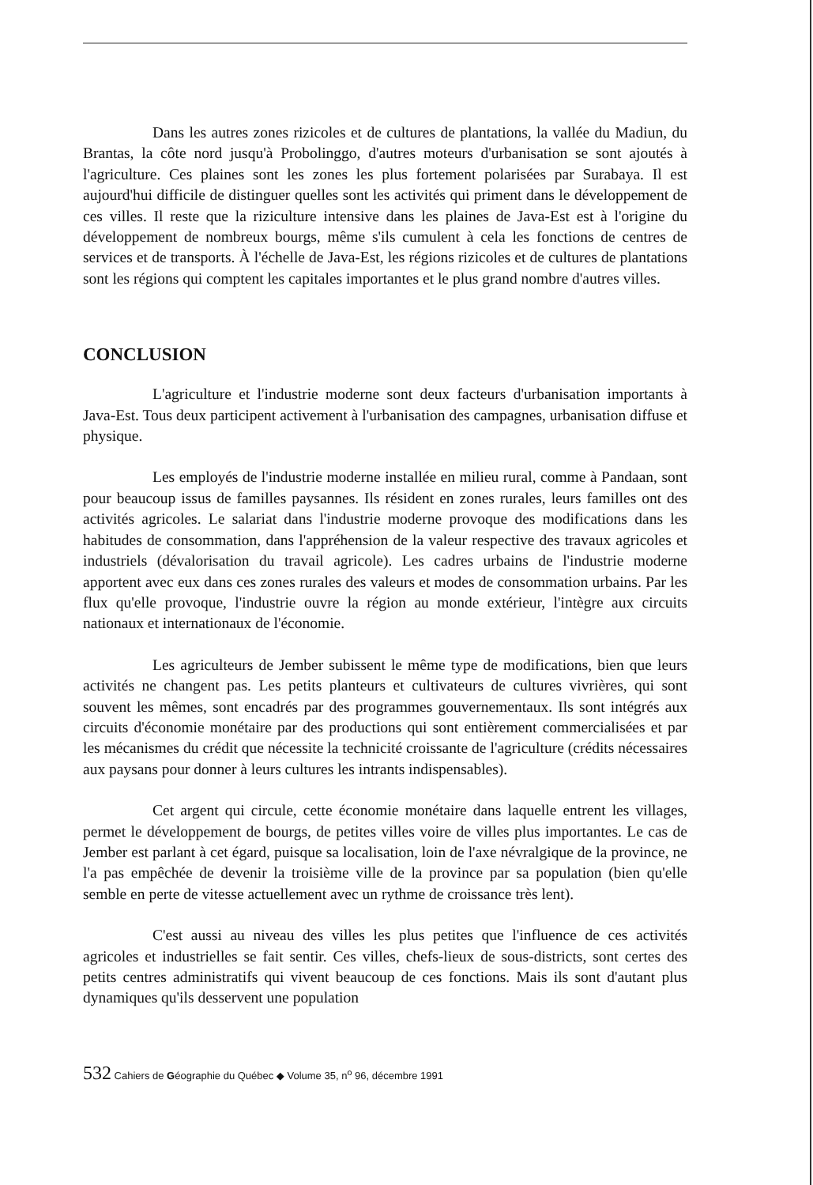Dans les autres zones rizicoles et de cultures de plantations, la vallée du Madiun, du Brantas, la côte nord jusqu'à Probolinggo, d'autres moteurs d'urbanisation se sont ajoutés à l'agriculture. Ces plaines sont les zones les plus fortement polarisées par Surabaya. Il est aujourd'hui difficile de distinguer quelles sont les activités qui priment dans le développement de ces villes. Il reste que la riziculture intensive dans les plaines de Java-Est est à l'origine du développement de nombreux bourgs, même s'ils cumulent à cela les fonctions de centres de services et de transports. À l'échelle de Java-Est, les régions rizicoles et de cultures de plantations sont les régions qui comptent les capitales importantes et le plus grand nombre d'autres villes.
CONCLUSION
L'agriculture et l'industrie moderne sont deux facteurs d'urbanisation importants à Java-Est. Tous deux participent activement à l'urbanisation des campagnes, urbanisation diffuse et physique.
Les employés de l'industrie moderne installée en milieu rural, comme à Pandaan, sont pour beaucoup issus de familles paysannes. Ils résident en zones rurales, leurs familles ont des activités agricoles. Le salariat dans l'industrie moderne provoque des modifications dans les habitudes de consommation, dans l'appréhension de la valeur respective des travaux agricoles et industriels (dévalorisation du travail agricole). Les cadres urbains de l'industrie moderne apportent avec eux dans ces zones rurales des valeurs et modes de consommation urbains. Par les flux qu'elle provoque, l'industrie ouvre la région au monde extérieur, l'intègre aux circuits nationaux et internationaux de l'économie.
Les agriculteurs de Jember subissent le même type de modifications, bien que leurs activités ne changent pas. Les petits planteurs et cultivateurs de cultures vivrières, qui sont souvent les mêmes, sont encadrés par des programmes gouvernementaux. Ils sont intégrés aux circuits d'économie monétaire par des productions qui sont entièrement commercialisées et par les mécanismes du crédit que nécessite la technicité croissante de l'agriculture (crédits nécessaires aux paysans pour donner à leurs cultures les intrants indispensables).
Cet argent qui circule, cette économie monétaire dans laquelle entrent les villages, permet le développement de bourgs, de petites villes voire de villes plus importantes. Le cas de Jember est parlant à cet égard, puisque sa localisation, loin de l'axe névralgique de la province, ne l'a pas empêchée de devenir la troisième ville de la province par sa population (bien qu'elle semble en perte de vitesse actuellement avec un rythme de croissance très lent).
C'est aussi au niveau des villes les plus petites que l'influence de ces activités agricoles et industrielles se fait sentir. Ces villes, chefs-lieux de sous-districts, sont certes des petits centres administratifs qui vivent beaucoup de ces fonctions. Mais ils sont d'autant plus dynamiques qu'ils desservent une population
532 Cahiers de Géographie du Québec ◆ Volume 35, n<sup>o</sup> 96, décembre 1991